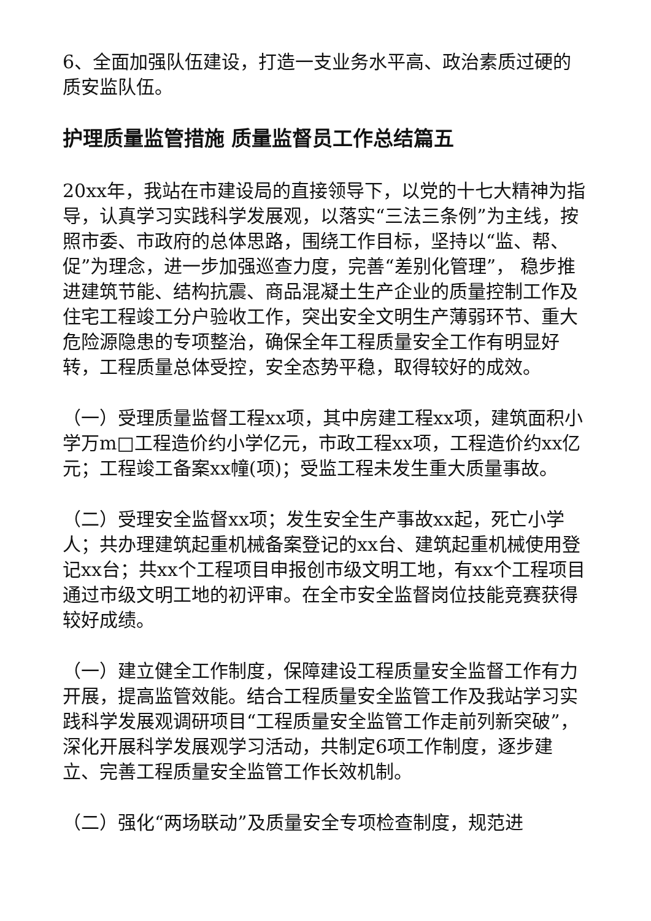6、全面加强队伍建设，打造一支业务水平高、政治素质过硬的质安监队伍。
护理质量监管措施 质量监督员工作总结篇五
20xx年，我站在市建设局的直接领导下，以党的十七大精神为指导，认真学习实践科学发展观，以落实“三法三条例”为主线，按照市委、市政府的总体思路，围绕工作目标，坚持以“监、帮、促”为理念，进一步加强巡查力度，完善“差别化管理”， 稳步推进建筑节能、结构抗震、商品混凝土生产企业的质量控制工作及住宅工程竣工分户验收工作，突出安全文明生产薄弱环节、重大危险源隐患的专项整治，确保全年工程质量安全工作有明显好转，工程质量总体受控，安全态势平稳，取得较好的成效。
（一）受理质量监督工程xx项，其中房建工程xx项，建筑面积小学万m□工程造价约小学亿元，市政工程xx项，工程造价约xx亿元；工程竣工备案xx幢(项)；受监工程未发生重大质量事故。
（二）受理安全监督xx项；发生安全生产事故xx起，死亡小学人；共办理建筑起重机械备案登记的xx台、建筑起重机械使用登记xx台；共xx个工程项目申报创市级文明工地，有xx个工程项目通过市级文明工地的初评审。在全市安全监督岗位技能竞赛获得较好成绩。
（一）建立健全工作制度，保障建设工程质量安全监督工作有力开展，提高监管效能。结合工程质量安全监管工作及我站学习实践科学发展观调研项目“工程质量安全监管工作走前列新突破”，深化开展科学发展观学习活动，共制定6项工作制度，逐步建立、完善工程质量安全监管工作长效机制。
（二）强化“两场联动”及质量安全专项检查制度，规范进